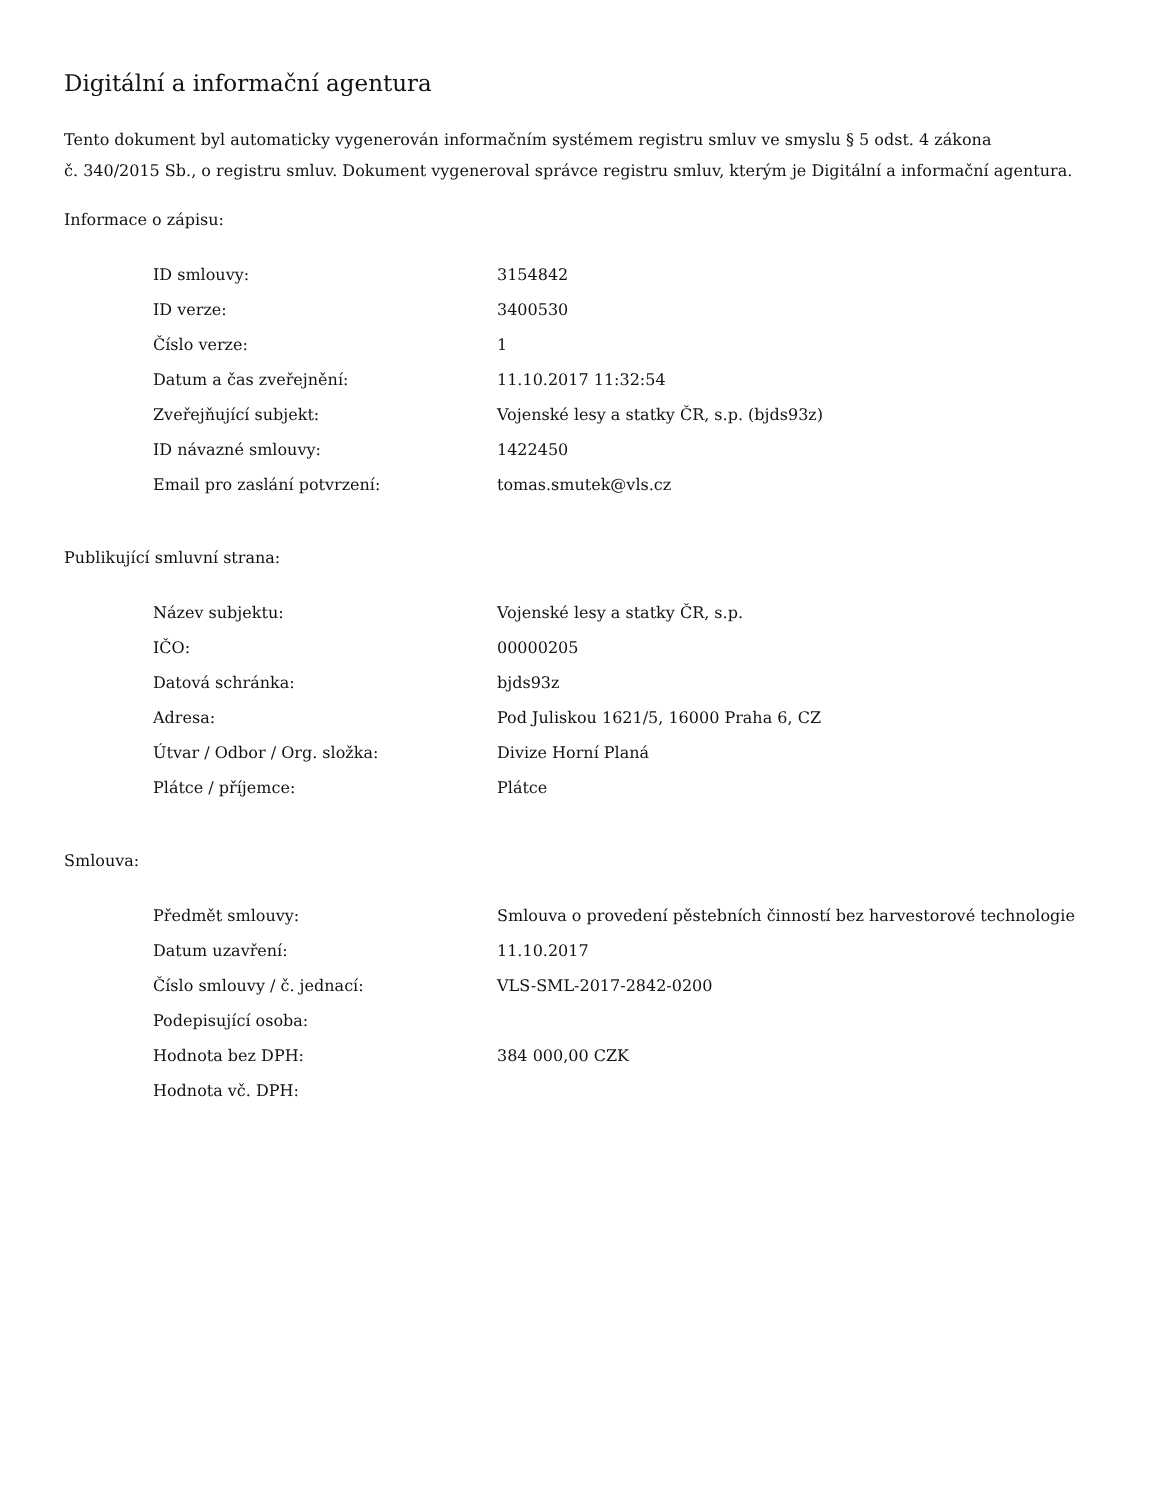Digitální a informační agentura
Tento dokument byl automaticky vygenerován informačním systémem registru smluv ve smyslu § 5 odst. 4 zákona
č. 340/2015 Sb., o registru smluv. Dokument vygeneroval správce registru smluv, kterým je Digitální a informační agentura.
Informace o zápisu:
| ID smlouvy: | 3154842 |
| ID verze: | 3400530 |
| Číslo verze: | 1 |
| Datum a čas zveřejnění: | 11.10.2017 11:32:54 |
| Zveřejňující subjekt: | Vojenské lesy a statky ČR, s.p. (bjds93z) |
| ID návazné smlouvy: | 1422450 |
| Email pro zaslání potvrzení: | tomas.smutek@vls.cz |
Publikující smluvní strana:
| Název subjektu: | Vojenské lesy a statky ČR, s.p. |
| IČO: | 00000205 |
| Datová schránka: | bjds93z |
| Adresa: | Pod Juliskou 1621/5, 16000 Praha 6, CZ |
| Útvar / Odbor / Org. složka: | Divize Horní Planá |
| Plátce / příjemce: | Plátce |
Smlouva:
| Předmět smlouvy: | Smlouva o provedení pěstebních činností bez harvestorové technologie |
| Datum uzavření: | 11.10.2017 |
| Číslo smlouvy / č. jednací: | VLS-SML-2017-2842-0200 |
| Podepisující osoba: | |
| Hodnota bez DPH: | 384 000,00 CZK |
| Hodnota vč. DPH: | |